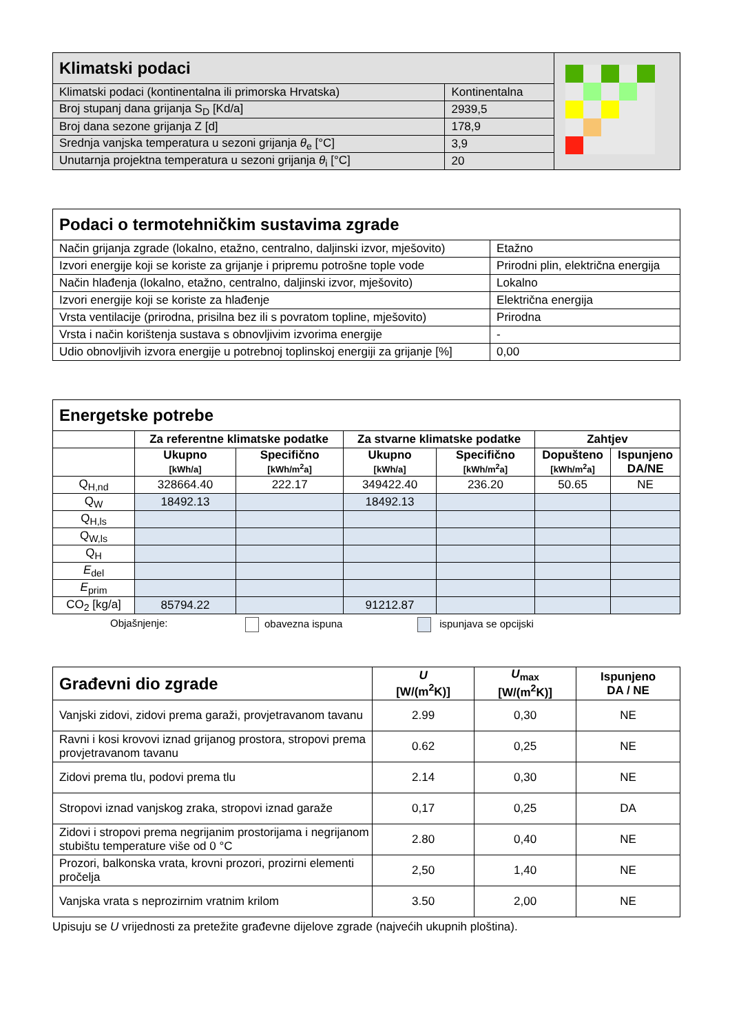| Klimatski podaci | | |
| Klimatski podaci (kontinentalna ili primorska Hrvatska) | Kontinentalna | |
| Broj stupanj dana grijanja S<sub>D</sub> [Kd/a] | 2939,5 | |
| Broj dana sezone grijanja Z [d] | 178,9 | |
| Srednja vanjska temperatura u sezoni grijanja θ<sub>e</sub> [°C] | 3,9 | |
| Unutarnja projektna temperatura u sezoni grijanja θ<sub>i</sub> [°C] | 20 | |
| Podaci o termotehničkim sustavima zgrade | |
| --- | --- |
| Način grijanja zgrade (lokalno, etažno, centralno, daljinski izvor, mješovito) | Etažno |
| Izvori energije koji se koriste za grijanje i pripremu potrošne tople vode | Prirodni plin, električna energija |
| Način hlađenja (lokalno, etažno, centralno, daljinski izvor, mješovito) | Lokalno |
| Izvori energije koji se koriste za hlađenje | Električna energija |
| Vrsta ventilacije (prirodna, prisilna bez ili s povratom topline, mješovito) | Prirodna |
| Vrsta i način korištenja sustava s obnovljivim izvorima energije | - |
| Udio obnovljivih izvora energije u potrebnoj toplinskoj energiji za grijanje [%] | 0,00 |
| Energetske potrebe | | | | | | |
| --- | --- | --- | --- | --- | --- | --- |
| | Za referentne klimatske podatke | | Za stvarne klimatske podatke | | Zahtjev | |
| | Ukupno [kWh/a] | Specifično [kWh/m<sup>2</sup>a] | Ukupno [kWh/a] | Specifično [kWh/m<sup>2</sup>a] | Dopušteno [kWh/m<sup>2</sup>a] | Ispunjeno DA/NE |
| Q<sub>H,nd</sub> | 328664.40 | 222.17 | 349422.40 | 236.20 | 50.65 | NE |
| Q<sub>W</sub> | 18492.13 | | 18492.13 | | | |
| Q<sub>H,ls</sub> | | | | | | |
| Q<sub>W,ls</sub> | | | | | | |
| Q<sub>H</sub> | | | | | | |
| E<sub>del</sub> | | | | | | |
| E<sub>prim</sub> | | | | | | |
| CO<sub>2</sub> [kg/a] | 85794.22 | | 91212.87 | | | |
Objašnjenje: obavezna ispuna ispunjava se opcijski
| Građevni dio zgrade | U [W/(m<sup>2</sup>K)] | U<sub>max</sub> [W/(m<sup>2</sup>K)] | Ispunjeno DA / NE |
| --- | --- | --- | --- |
| Vanjski zidovi, zidovi prema garaži, provjetravanom tavanu | 2.99 | 0,30 | NE |
| Ravni i kosi krovovi iznad grijanog prostora, stropovi prema provjetravanom tavanu | 0.62 | 0,25 | NE |
| Zidovi prema tlu, podovi prema tlu | 2.14 | 0,30 | NE |
| Stropovi iznad vanjskog zraka, stropovi iznad garaže | 0,17 | 0,25 | DA |
| Zidovi i stropovi prema negrijanim prostorijama i negrijanom stubištu temperature više od 0 °C | 2.80 | 0,40 | NE |
| Prozori, balkonska vrata, krovni prozori, prozirni elementi pročelja | 2,50 | 1,40 | NE |
| Vanjska vrata s neprozirnim vratnim krilom | 3.50 | 2,00 | NE |
Upisuju se U vrijednosti za pretežite građevne dijelove zgrade (najvećih ukupnih ploština).